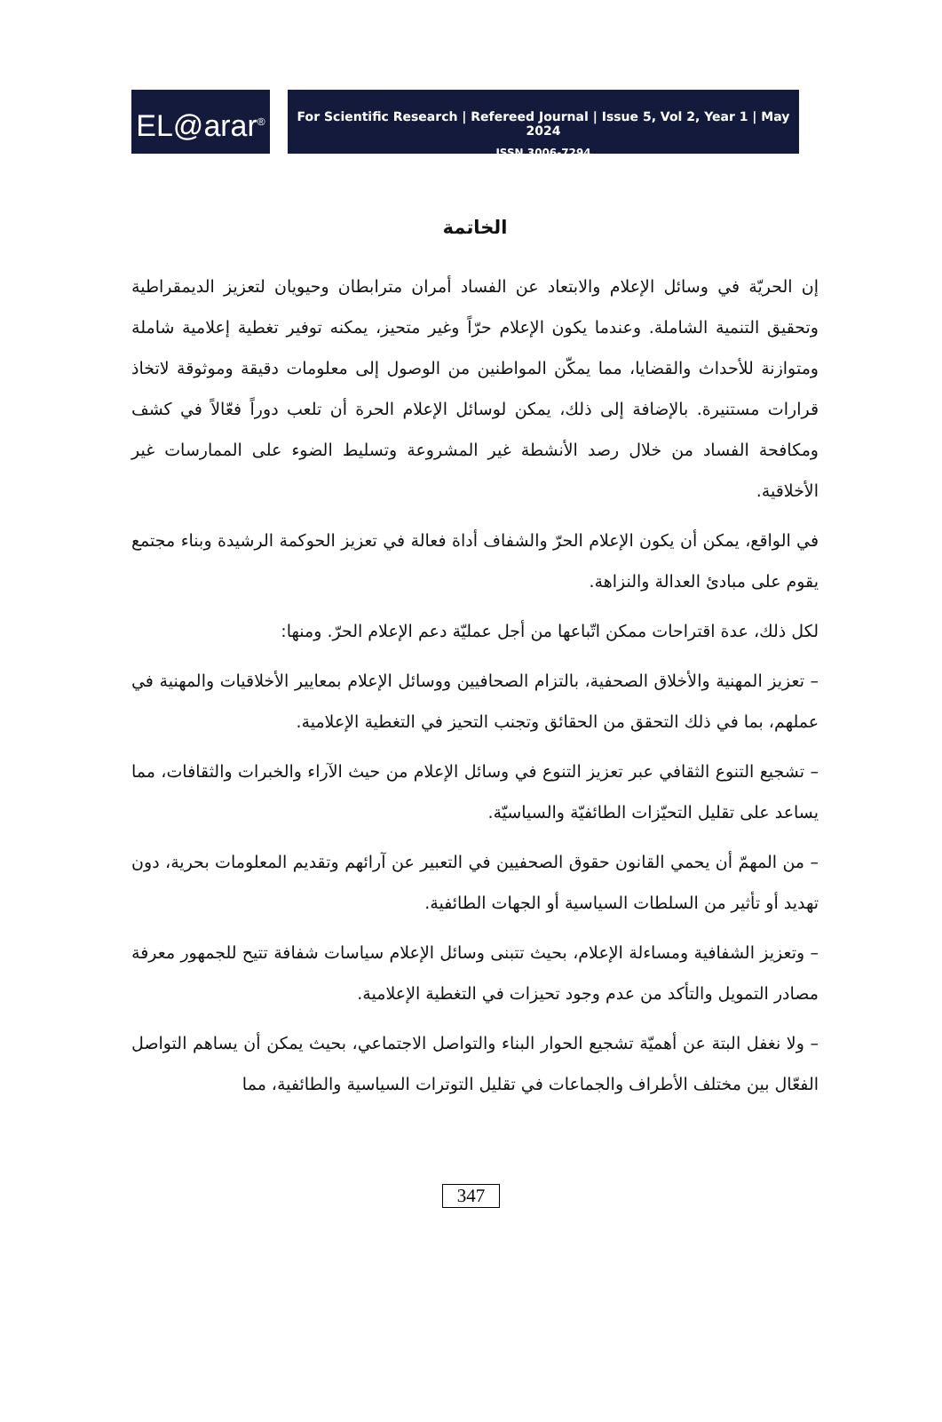EL@arar<sup>®</sup>
For Scientific Research | Refereed Journal | Issue 5, Vol 2, Year 1 | May 2024
ISSN 3006-7294
الخاتمة
إن الحريّة في وسائل الإعلام والابتعاد عن الفساد أمران مترابطان وحيويان لتعزيز الديمقراطية وتحقيق التنمية الشاملة. وعندما يكون الإعلام حرّاً وغير متحيز، يمكنه توفير تغطية إعلامية شاملة ومتوازنة للأحداث والقضايا، مما يمكّن المواطنين من الوصول إلى معلومات دقيقة وموثوقة لاتخاذ قرارات مستنيرة. بالإضافة إلى ذلك، يمكن لوسائل الإعلام الحرة أن تلعب دوراً فعّالاً في كشف ومكافحة الفساد من خلال رصد الأنشطة غير المشروعة وتسليط الضوء على الممارسات غير الأخلاقية.
في الواقع، يمكن أن يكون الإعلام الحرّ والشفاف أداة فعالة في تعزيز الحوكمة الرشيدة وبناء مجتمع يقوم على مبادئ العدالة والنزاهة.
لكل ذلك، عدة اقتراحات ممكن اتّباعها من أجل عمليّة دعم الإعلام الحرّ. ومنها:
– تعزيز المهنية والأخلاق الصحفية، بالتزام الصحافيين ووسائل الإعلام بمعايير الأخلاقيات والمهنية في عملهم، بما في ذلك التحقق من الحقائق وتجنب التحيز في التغطية الإعلامية.
– تشجيع التنوع الثقافي عبر تعزيز التنوع في وسائل الإعلام من حيث الآراء والخبرات والثقافات، مما يساعد على تقليل التحيّزات الطائفيّة والسياسيّة.
– من المهمّ أن يحمي القانون حقوق الصحفيين في التعبير عن آرائهم وتقديم المعلومات بحرية، دون تهديد أو تأثير من السلطات السياسية أو الجهات الطائفية.
– وتعزيز الشفافية ومساءلة الإعلام، بحيث تتبنى وسائل الإعلام سياسات شفافة تتيح للجمهور معرفة مصادر التمويل والتأكد من عدم وجود تحيزات في التغطية الإعلامية.
– ولا نغفل البتة عن أهميّة تشجيع الحوار البناء والتواصل الاجتماعي، بحيث يمكن أن يساهم التواصل الفعّال بين مختلف الأطراف والجماعات في تقليل التوترات السياسية والطائفية، مما
347